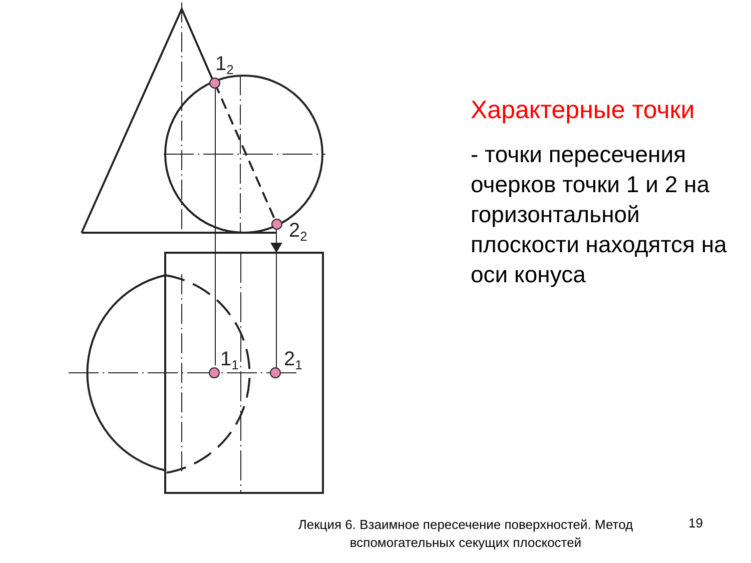12
22
11
21
Характерные точки
- точки пересечения очерков точки 1 и 2 на горизонтальной плоскости находятся на оси конуса
Лекция 6. Взаимное пересечение поверхностей. Метод вспомогательных секущих плоскостей
19